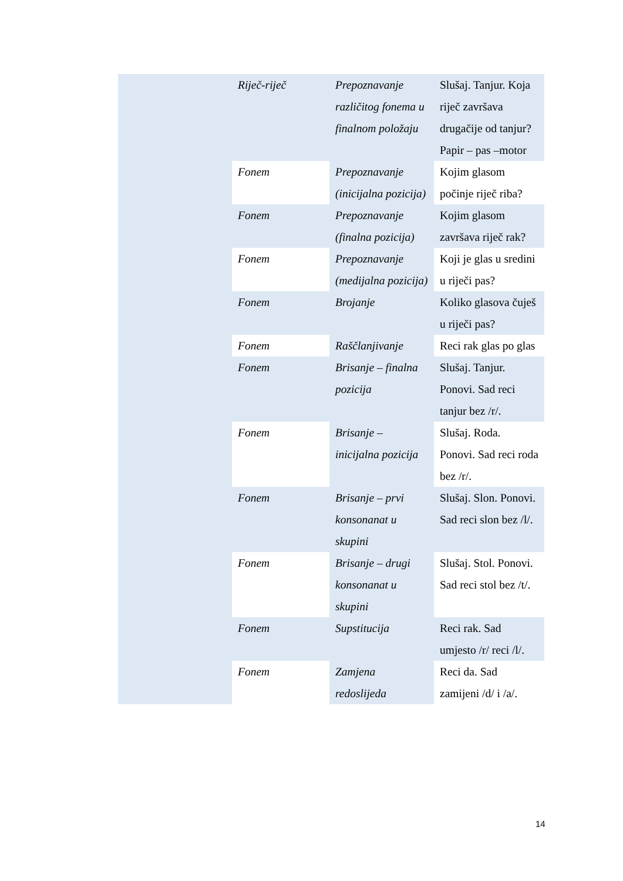| | Riječ-riječ | Prepoznavanje različitog fonema u finalnom položaju | Slušaj. Tanjur. Koja riječ završava drugačije od tanjur? Papir – pas –motor |
| | Fonem | Prepoznavanje (inicijalna pozicija) | Kojim glasom počinje riječ riba? |
| | Fonem | Prepoznavanje (finalna pozicija) | Kojim glasom završava riječ rak? |
| | Fonem | Prepoznavanje (medijalna pozicija) | Koji je glas u sredini u riječi pas? |
| | Fonem | Brojanje | Koliko glasova čuješ u riječi pas? |
| | Fonem | Raščlanjivanje | Reci rak glas po glas |
| | Fonem | Brisanje – finalna pozicija | Slušaj. Tanjur. Ponovi. Sad reci tanjur bez /r/. |
| | Fonem | Brisanje – inicijalna pozicija | Slušaj. Roda. Ponovi. Sad reci roda bez /r/. |
| | Fonem | Brisanje – prvi konsonanat u skupini | Slušaj. Slon. Ponovi. Sad reci slon bez /l/. |
| | Fonem | Brisanje – drugi konsonanat u skupini | Slušaj. Stol. Ponovi. Sad reci stol bez /t/. |
| | Fonem | Supstitucija | Reci rak. Sad umjesto /r/ reci /l/. |
| | Fonem | Zamjena redoslijeda | Reci da. Sad zamijeni /d/ i /a/. |
14